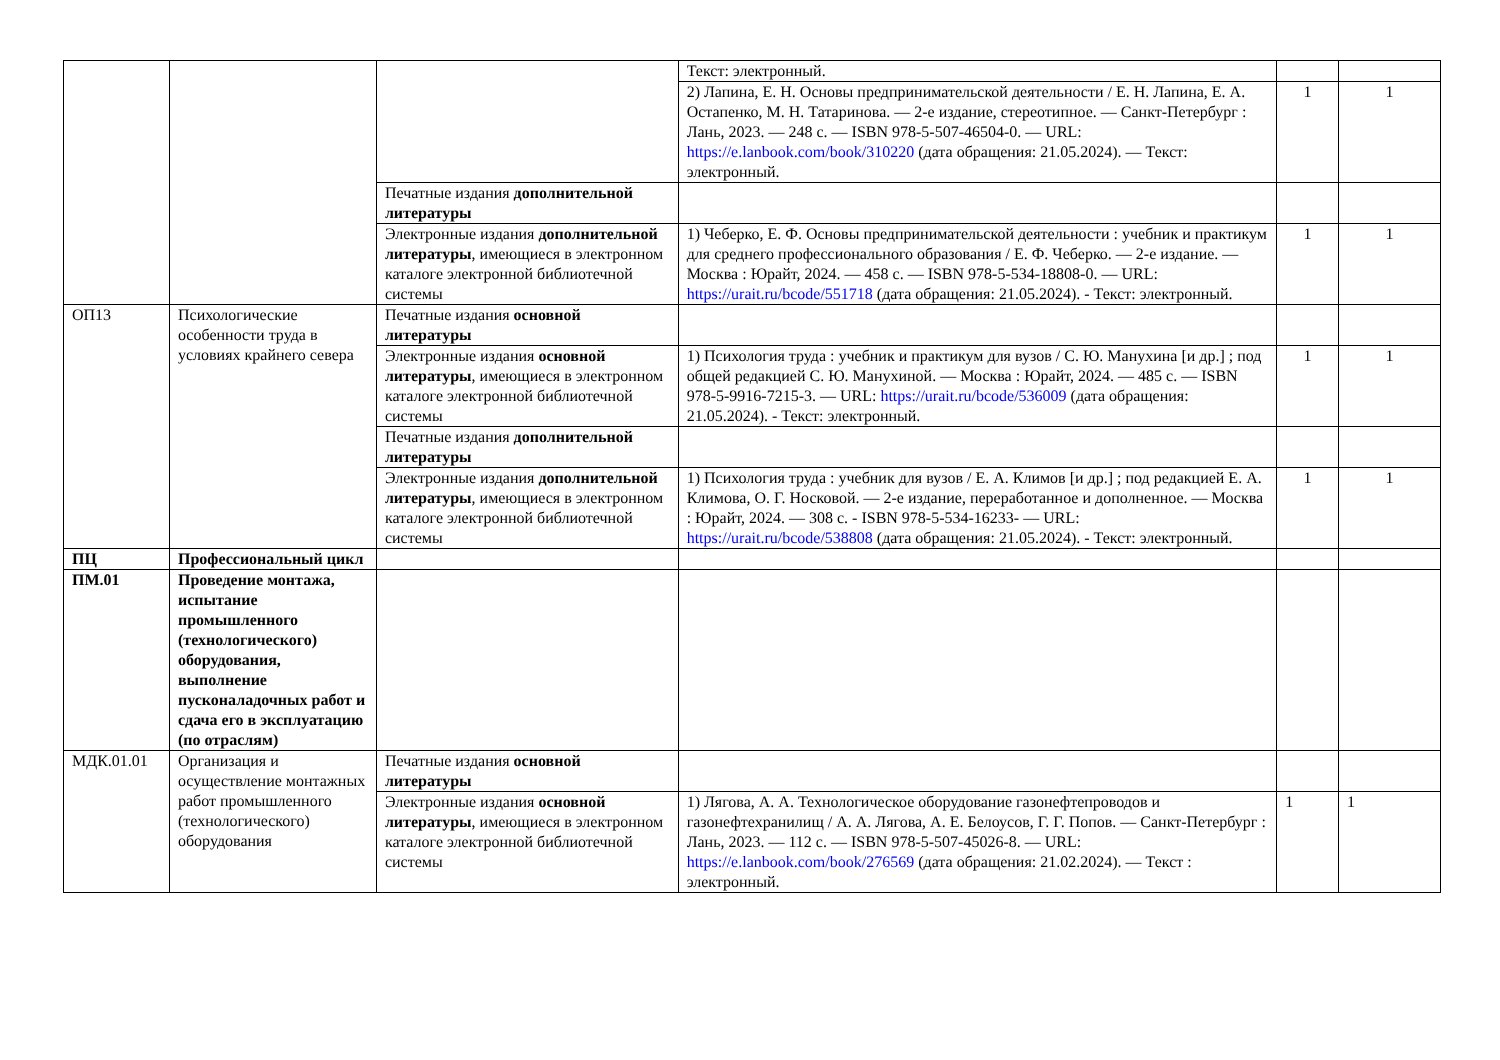| | | | Текст: электронный. | | |
| | | | 2) Лапина, Е. Н. Основы предпринимательской деятельности / Е. Н. Лапина, Е. А. Остапенко, М. Н. Татаринова. — 2-е издание, стереотипное. — Санкт-Петербург : Лань, 2023. — 248 с. — ISBN 978-5-507-46504-0. — URL: https://e.lanbook.com/book/310220 (дата обращения: 21.05.2024). — Текст: электронный. | 1 | 1 |
| | | Печатные издания дополнительной литературы | | | |
| | | Электронные издания дополнительной литературы , имеющиеся в электронном каталоге электронной библиотечной системы | 1) Чеберко, Е. Ф. Основы предпринимательской деятельности : учебник и практикум для среднего профессионального образования / Е. Ф. Чеберко. — 2-е издание. — Москва : Юрайт, 2024. — 458 с. — ISBN 978-5-534-18808-0. — URL: https://urait.ru/bcode/551718 (дата обращения: 21.05.2024). - Текст: электронный. | 1 | 1 |
| ОП13 | Психологические особенности труда в условиях крайнего севера | Печатные издания основной литературы | | | |
| | | Электронные издания основной литературы , имеющиеся в электронном каталоге электронной библиотечной системы | 1) Психология труда : учебник и практикум для вузов / С. Ю. Манухина [и др.] ; под общей редакцией С. Ю. Манухиной. — Москва : Юрайт, 2024. — 485 с. — ISBN 978-5-9916-7215-3. — URL: https://urait.ru/bcode/536009 (дата обращения: 21.05.2024). - Текст: электронный. | 1 | 1 |
| | | Печатные издания дополнительной литературы | | | |
| | | Электронные издания дополнительной литературы , имеющиеся в электронном каталоге электронной библиотечной системы | 1) Психология труда : учебник для вузов / Е. А. Климов [и др.] ; под редакцией Е. А. Климова, О. Г. Носковой. — 2-е издание, переработанное и дополненное. — Москва : Юрайт, 2024. — 308 с. - ISBN 978-5-534-16233- — URL: https://urait.ru/bcode/538808 (дата обращения: 21.05.2024). - Текст: электронный. | 1 | 1 |
| ПЦ | Профессиональный цикл | | | | |
| ПМ.01 | Проведение монтажа, испытание промышленного (технологического) оборудования, выполнение пусконаладочных работ и сдача его в эксплуатацию (по отраслям) | | | | |
| МДК.01.01 | Организация и осуществление монтажных работ промышленного (технологического) оборудования | Печатные издания основной литературы | | | |
| | | Электронные издания основной литературы , имеющиеся в электронном каталоге электронной библиотечной системы | 1) Лягова, А. А. Технологическое оборудование газонефтепроводов и газонефтехранилищ / А. А. Лягова, А. Е. Белоусов, Г. Г. Попов. — Санкт-Петербург : Лань, 2023. — 112 с. — ISBN 978-5-507-45026-8. — URL: https://e.lanbook.com/book/276569 (дата обращения: 21.02.2024). — Текст : электронный. | 1 | 1 |